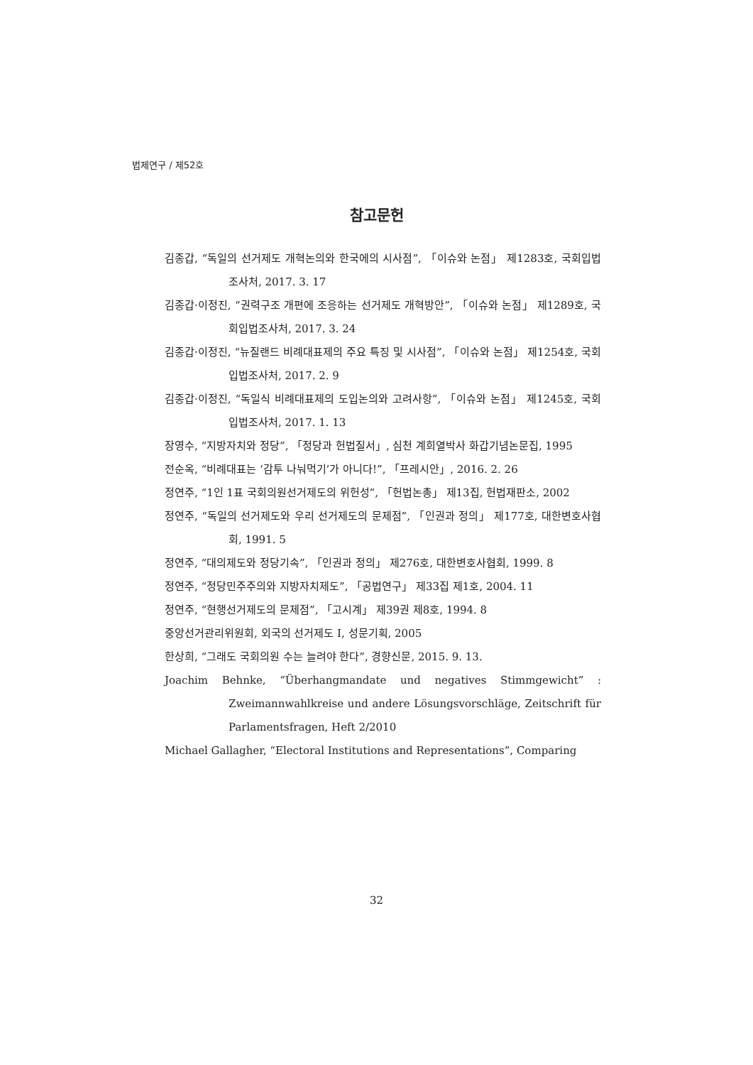법제연구 / 제52호
참고문헌
김종갑, “독일의 선거제도 개혁논의와 한국에의 시사점”, 「이슈와 논점」 제1283호, 국회입법조사처, 2017. 3. 17
김종갑·이정진, “권력구조 개편에 조응하는 선거제도 개혁방안”, 「이슈와 논점」 제1289호, 국회입법조사처, 2017. 3. 24
김종갑·이정진, “뉴질랜드 비례대표제의 주요 특징 및 시사점”, 「이슈와 논점」 제1254호, 국회입법조사처, 2017. 2. 9
김종갑·이정진, “독일식 비례대표제의 도입논의와 고려사항”, 「이슈와 논점」 제1245호, 국회입법조사처, 2017. 1. 13
장영수, “지방자치와 정당”, 「정당과 헌법질서」, 심천 계희열박사 화갑기념논문집, 1995
전순옥, “비례대표는 ‘감투 나눠먹기’가 아니다!”, 「프레시안」, 2016. 2. 26
정연주, “1인 1표 국회의원선거제도의 위헌성”, 「헌법논총」 제13집, 헌법재판소, 2002
정연주, “독일의 선거제도와 우리 선거제도의 문제점”, 「인권과 정의」 제177호, 대한변호사협회, 1991. 5
정연주, “대의제도와 정당기속”, 「인권과 정의」 제276호, 대한변호사협회, 1999. 8
정연주, “정당민주주의와 지방자치제도”, 「공법연구」 제33집 제1호, 2004. 11
정연주, “현행선거제도의 문제점”, 「고시계」 제39권 제8호, 1994. 8
중앙선거관리위원회, 외국의 선거제도 I, 성문기획, 2005
한상희, “그래도 국회의원 수는 늘려야 한다”, 경향신문, 2015. 9. 13.
Joachim Behnke, “Überhangmandate und negatives Stimmgewicht” : Zweimannwahlkreise und andere Lösungsvorschläge, Zeitschrift für Parlamentsfragen, Heft 2/2010
Michael Gallagher, “Electoral Institutions and Representations”, Comparing
32